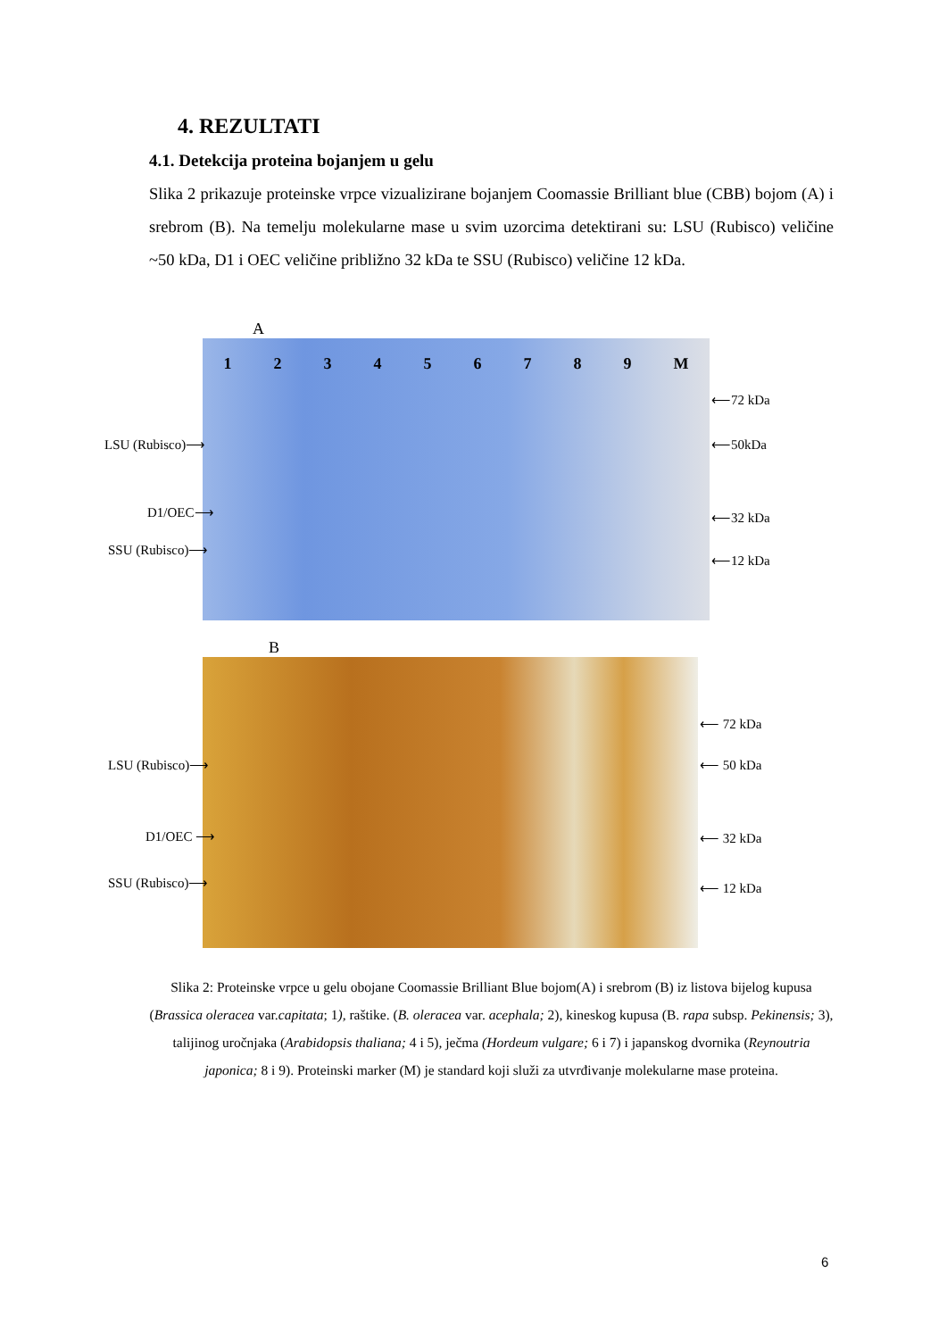4. REZULTATI
4.1. Detekcija proteina bojanjem u gelu
Slika 2 prikazuje proteinske vrpce vizualizirane bojanjem Coomassie Brilliant blue (CBB) bojom (A) i srebrom (B). Na temelju molekularne mase u svim uzorcima detektirani su: LSU (Rubisco) veličine ~50 kDa, D1 i OEC veličine približno 32 kDa te SSU (Rubisco) veličine 12 kDa.
A
LSU (Rubisco)⟶
D1/OEC⟶
SSU (Rubisco)⟶
1 2 3 4 5 6 7 8 9 M
⟵72 kDa
⟵50kDa
⟵32 kDa
⟵12 kDa
B
LSU (Rubisco)⟶
D1/OEC ⟶
SSU (Rubisco)⟶
⟵ 72 kDa
⟵ 50 kDa
⟵ 32 kDa
⟵ 12 kDa
Slika 2: Proteinske vrpce u gelu obojane Coomassie Brilliant Blue bojom(A) i srebrom (B) iz listova bijelog kupusa (Brassica oleracea var.capitata; 1), raštike. (B. oleracea var. acephala; 2), kineskog kupusa (B. rapa subsp. Pekinensis; 3), talijinog uročnjaka (Arabidopsis thaliana; 4 i 5), ječma (Hordeum vulgare; 6 i 7) i japanskog dvornika (Reynoutria japonica; 8 i 9). Proteinski marker (M) je standard koji služi za utvrđivanje molekularne mase proteina.
6